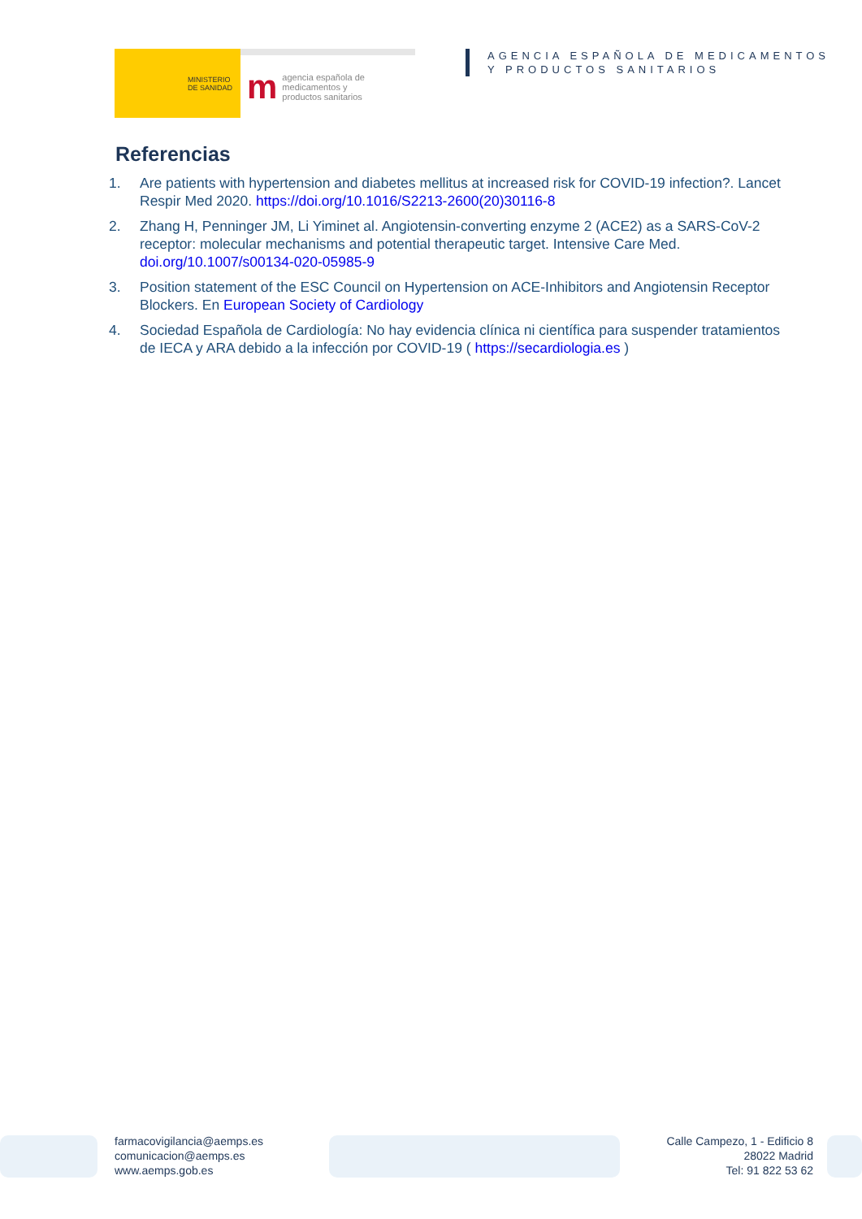MINISTERIO
DE SANIDAD
magencia española de
medicamentos y
productos sanitarios
AGENCIA ESPAÑOLA DE MEDICAMENTOS
Y PRODUCTOS SANITARIOS
Referencias
1. Are patients with hypertension and diabetes mellitus at increased risk for COVID-19 infection?. Lancet Respir Med 2020. https://doi.org/10.1016/S2213-2600(20)30116-8
2. Zhang H, Penninger JM, Li Yiminet al. Angiotensin-converting enzyme 2 (ACE2) as a SARS-CoV-2 receptor: molecular mechanisms and potential therapeutic target. Intensive Care Med. doi.org/10.1007/s00134-020-05985-9
3. Position statement of the ESC Council on Hypertension on ACE-Inhibitors and Angiotensin Receptor Blockers. En European Society of Cardiology
4. Sociedad Española de Cardiología: No hay evidencia clínica ni científica para suspender tratamientos de IECA y ARA debido a la infección por COVID-19 ( https://secardiologia.es )
farmacovigilancia@aemps.es
comunicacion@aemps.es
www.aemps.gob.es
Calle Campezo, 1 - Edificio 8
28022 Madrid
Tel: 91 822 53 62